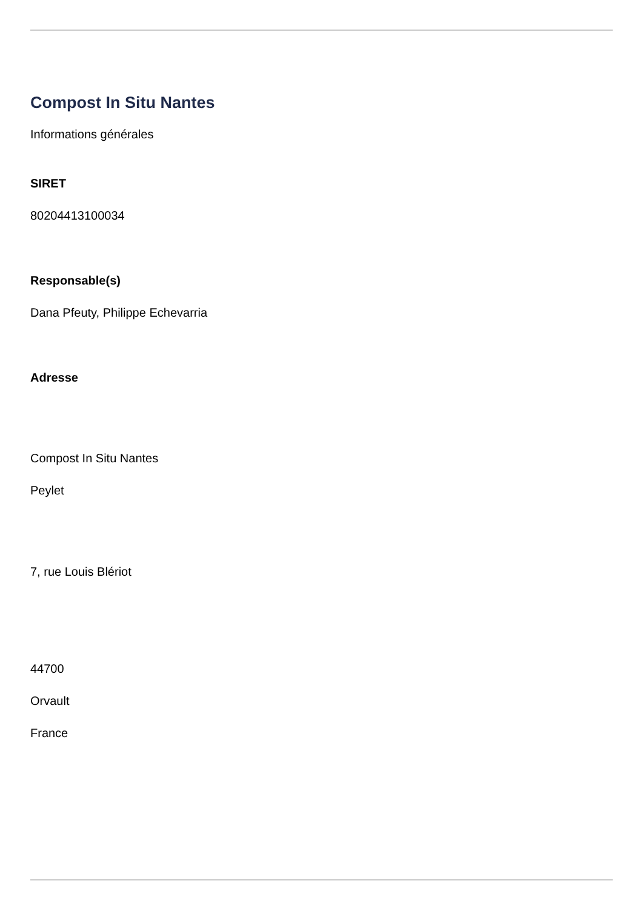Compost In Situ Nantes
Informations générales
SIRET
80204413100034
Responsable(s)
Dana Pfeuty, Philippe Echevarria
Adresse
Compost In Situ Nantes
Peylet
7, rue Louis Blériot
44700
Orvault
France